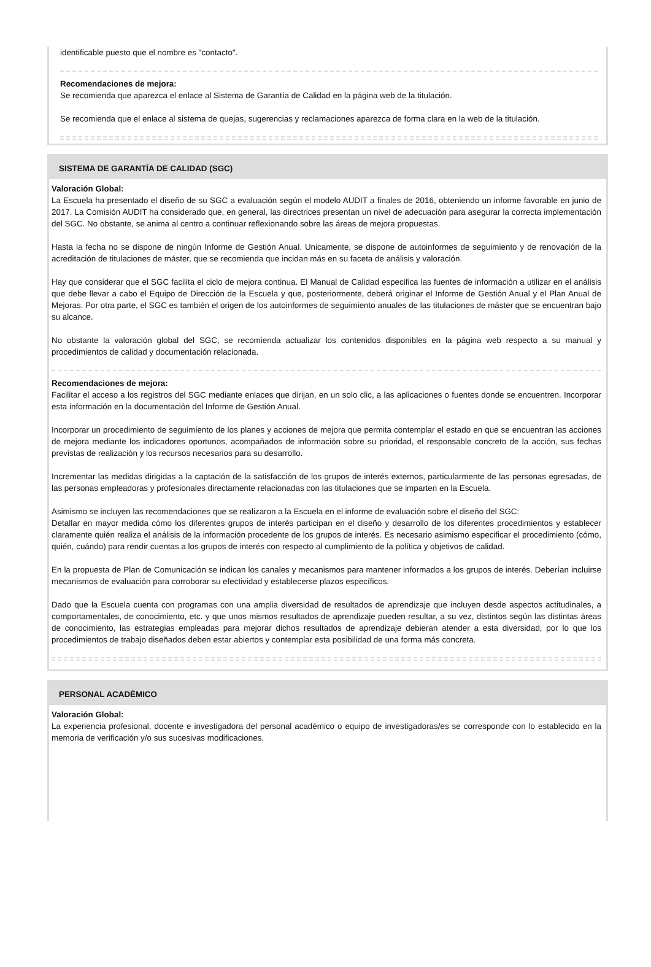identificable puesto que el nombre es "contacto".
Recomendaciones de mejora:
Se recomienda que aparezca el enlace al Sistema de Garantía de Calidad en la página web de la titulación.
Se recomienda que el enlace al sistema de quejas, sugerencias y reclamaciones aparezca de forma clara en la web de la titulación.
SISTEMA DE GARANTÍA DE CALIDAD (SGC)
Valoración Global:
La Escuela ha presentado el diseño de su SGC a evaluación según el modelo AUDIT a finales de 2016, obteniendo un informe favorable en junio de 2017. La Comisión AUDIT ha considerado que, en general, las directrices presentan un nivel de adecuación para asegurar la correcta implementación del SGC. No obstante, se anima al centro a continuar reflexionando sobre las áreas de mejora propuestas.
Hasta la fecha no se dispone de ningún Informe de Gestión Anual. Unicamente, se dispone de autoinformes de seguimiento y de renovación de la acreditación de titulaciones de máster, que se recomienda que incidan más en su faceta de análisis y valoración.
Hay que considerar que el SGC facilita el ciclo de mejora continua. El Manual de Calidad especifica las fuentes de información a utilizar en el análisis que debe llevar a cabo el Equipo de Dirección de la Escuela y que, posteriormente, deberá originar el Informe de Gestión Anual y el Plan Anual de Mejoras. Por otra parte, el SGC es también el origen de los autoinformes de seguimiento anuales de las titulaciones de máster que se encuentran bajo su alcance.
No obstante la valoración global del SGC, se recomienda actualizar los contenidos disponibles en la página web respecto a su manual y procedimientos de calidad y documentación relacionada.
Recomendaciones de mejora:
Facilitar el acceso a los registros del SGC mediante enlaces que dirijan, en un solo clic, a las aplicaciones o fuentes donde se encuentren. Incorporar esta información en la documentación del Informe de Gestión Anual.
Incorporar un procedimiento de seguimiento de los planes y acciones de mejora que permita contemplar el estado en que se encuentran las acciones de mejora mediante los indicadores oportunos, acompañados de información sobre su prioridad, el responsable concreto de la acción, sus fechas previstas de realización y los recursos necesarios para su desarrollo.
Incrementar las medidas dirigidas a la captación de la satisfacción de los grupos de interés externos, particularmente de las personas egresadas, de las personas empleadoras y profesionales directamente relacionadas con las titulaciones que se imparten en la Escuela.
Asimismo se incluyen las recomendaciones que se realizaron a la Escuela en el informe de evaluación sobre el diseño del SGC:
Detallar en mayor medida cómo los diferentes grupos de interés participan en el diseño y desarrollo de los diferentes procedimientos y establecer claramente quién realiza el análisis de la información procedente de los grupos de interés. Es necesario asimismo especificar el procedimiento (cómo, quién, cuándo) para rendir cuentas a los grupos de interés con respecto al cumplimiento de la política y objetivos de calidad.
En la propuesta de Plan de Comunicación se indican los canales y mecanismos para mantener informados a los grupos de interés. Deberían incluirse mecanismos de evaluación para corroborar su efectividad y establecerse plazos específicos.
Dado que la Escuela cuenta con programas con una amplia diversidad de resultados de aprendizaje que incluyen desde aspectos actitudinales, a comportamentales, de conocimiento, etc. y que unos mismos resultados de aprendizaje pueden resultar, a su vez, distintos según las distintas áreas de conocimiento, las estrategias empleadas para mejorar dichos resultados de aprendizaje debieran atender a esta diversidad, por lo que los procedimientos de trabajo diseñados deben estar abiertos y contemplar esta posibilidad de una forma más concreta.
PERSONAL ACADÉMICO
Valoración Global:
La experiencia profesional, docente e investigadora del personal académico o equipo de investigadoras/es se corresponde con lo establecido en la memoria de verificación y/o sus sucesivas modificaciones.